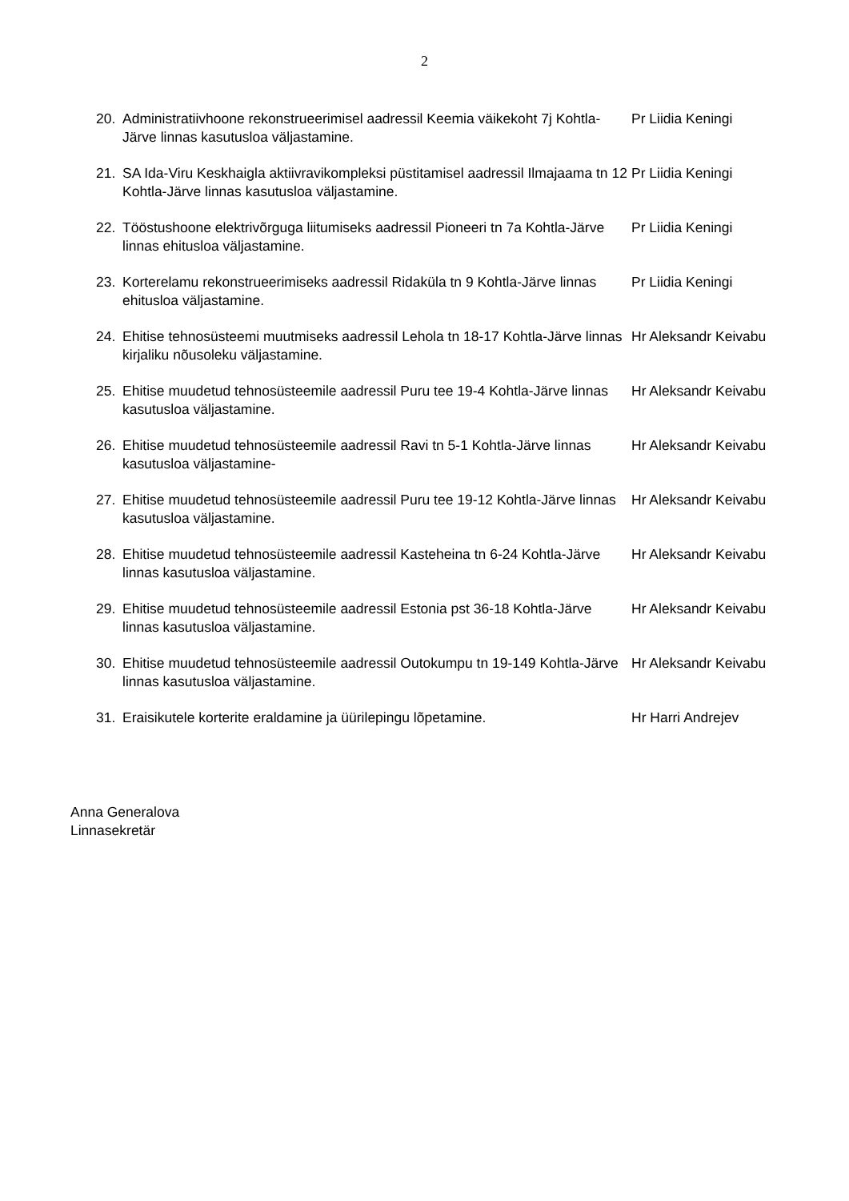2
20. Administratiivhoone rekonstrueerimisel aadressil Keemia väikekoht 7j Kohtla-Järve linnas kasutusloa väljastamine.
Pr Liidia Keningi
21. SA Ida-Viru Keskhaigla aktiivravikompleksi püstitamisel aadressil Ilmajaama tn 12 Kohtla-Järve linnas kasutusloa väljastamine.
Pr Liidia Keningi
22. Tööstushoone elektrivõrguga liitumiseks aadressil Pioneeri tn 7a Kohtla-Järve linnas ehitusloa väljastamine.
Pr Liidia Keningi
23. Korterelamu rekonstrueerimiseks aadressil Ridaküla tn 9 Kohtla-Järve linnas ehitusloa väljastamine.
Pr Liidia Keningi
24. Ehitise tehnosüsteemi muutmiseks aadressil Lehola tn 18-17 Kohtla-Järve linnas kirjaliku nõusoleku väljastamine.
Hr Aleksandr Keivabu
25. Ehitise muudetud tehnosüsteemile aadressil Puru tee 19-4 Kohtla-Järve linnas kasutusloa väljastamine.
Hr Aleksandr Keivabu
26. Ehitise muudetud tehnosüsteemile aadressil Ravi tn 5-1 Kohtla-Järve linnas kasutusloa väljastamine-
Hr Aleksandr Keivabu
27. Ehitise muudetud tehnosüsteemile aadressil Puru tee 19-12 Kohtla-Järve linnas kasutusloa väljastamine.
Hr Aleksandr Keivabu
28. Ehitise muudetud tehnosüsteemile aadressil Kasteheina tn 6-24 Kohtla-Järve linnas kasutusloa väljastamine.
Hr Aleksandr Keivabu
29. Ehitise muudetud tehnosüsteemile aadressil Estonia pst 36-18 Kohtla-Järve linnas kasutusloa väljastamine.
Hr Aleksandr Keivabu
30. Ehitise muudetud tehnosüsteemile aadressil Outokumpu tn 19-149 Kohtla-Järve linnas kasutusloa väljastamine.
Hr Aleksandr Keivabu
31. Eraisikutele korterite eraldamine ja üürilepingu lõpetamine. Hr Harri Andrejev
Anna Generalova
Linnasekretär